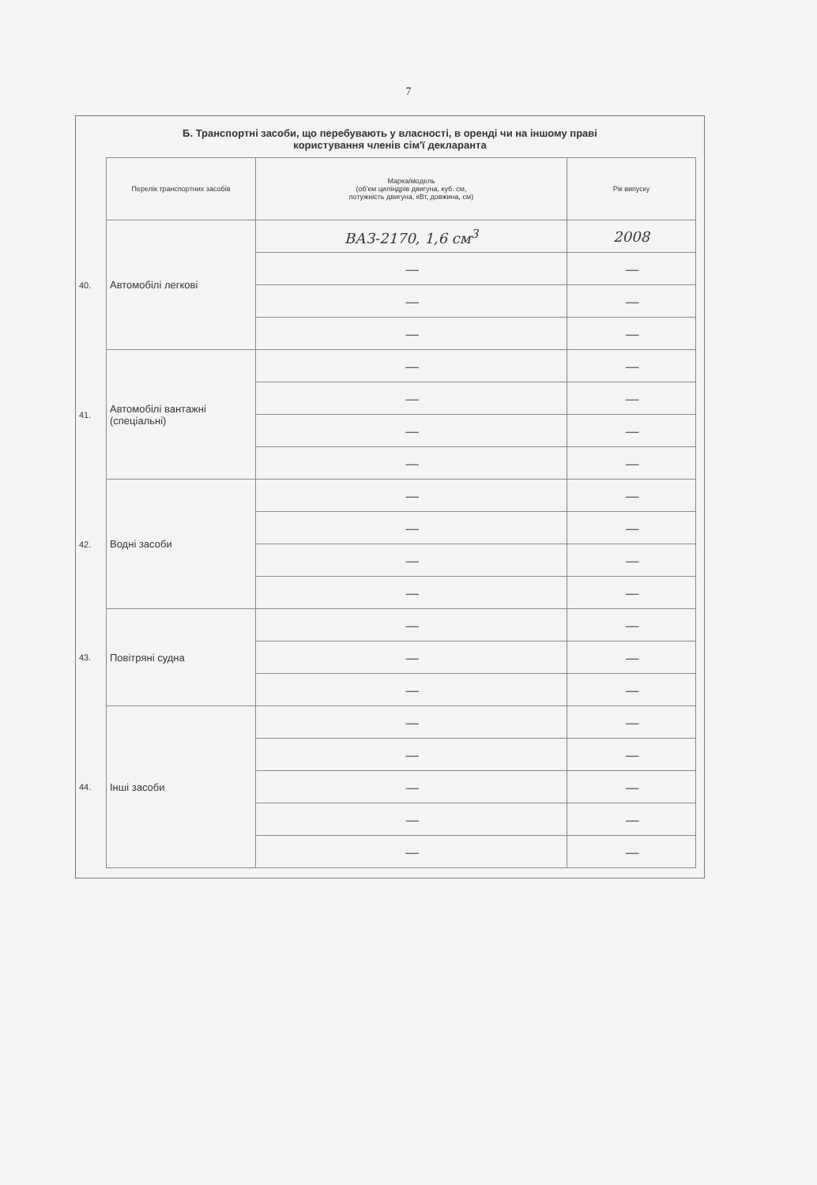7
Б. Транспортні засоби, що перебувають у власності, в оренді чи на іншому праві
користування членів сім'ї декларанта
| | Перелік транспортних засобів | Марка/модель (об'єм циліндрів двигуна, куб. см, потужність двигуна, кВт, довжина, см) | Рік випуску |
| 40. | Автомобілі легкові | ВАЗ-2170, 1,6 см<sup>3</sup> | 2008 |
| | | — | — |
| | | — | — |
| | | — | — |
| 41. | Автомобілі вантажні (спеціальні) | — | — |
| | | — | — |
| | | — | — |
| | | — | — |
| 42. | Водні засоби | — | — |
| | | — | — |
| | | — | — |
| | | — | — |
| 43. | Повітряні судна | — | — |
| | | — | — |
| | | — | — |
| 44. | Інші засоби | — | — |
| | | — | — |
| | | — | — |
| | | — | — |
| | | — | — |